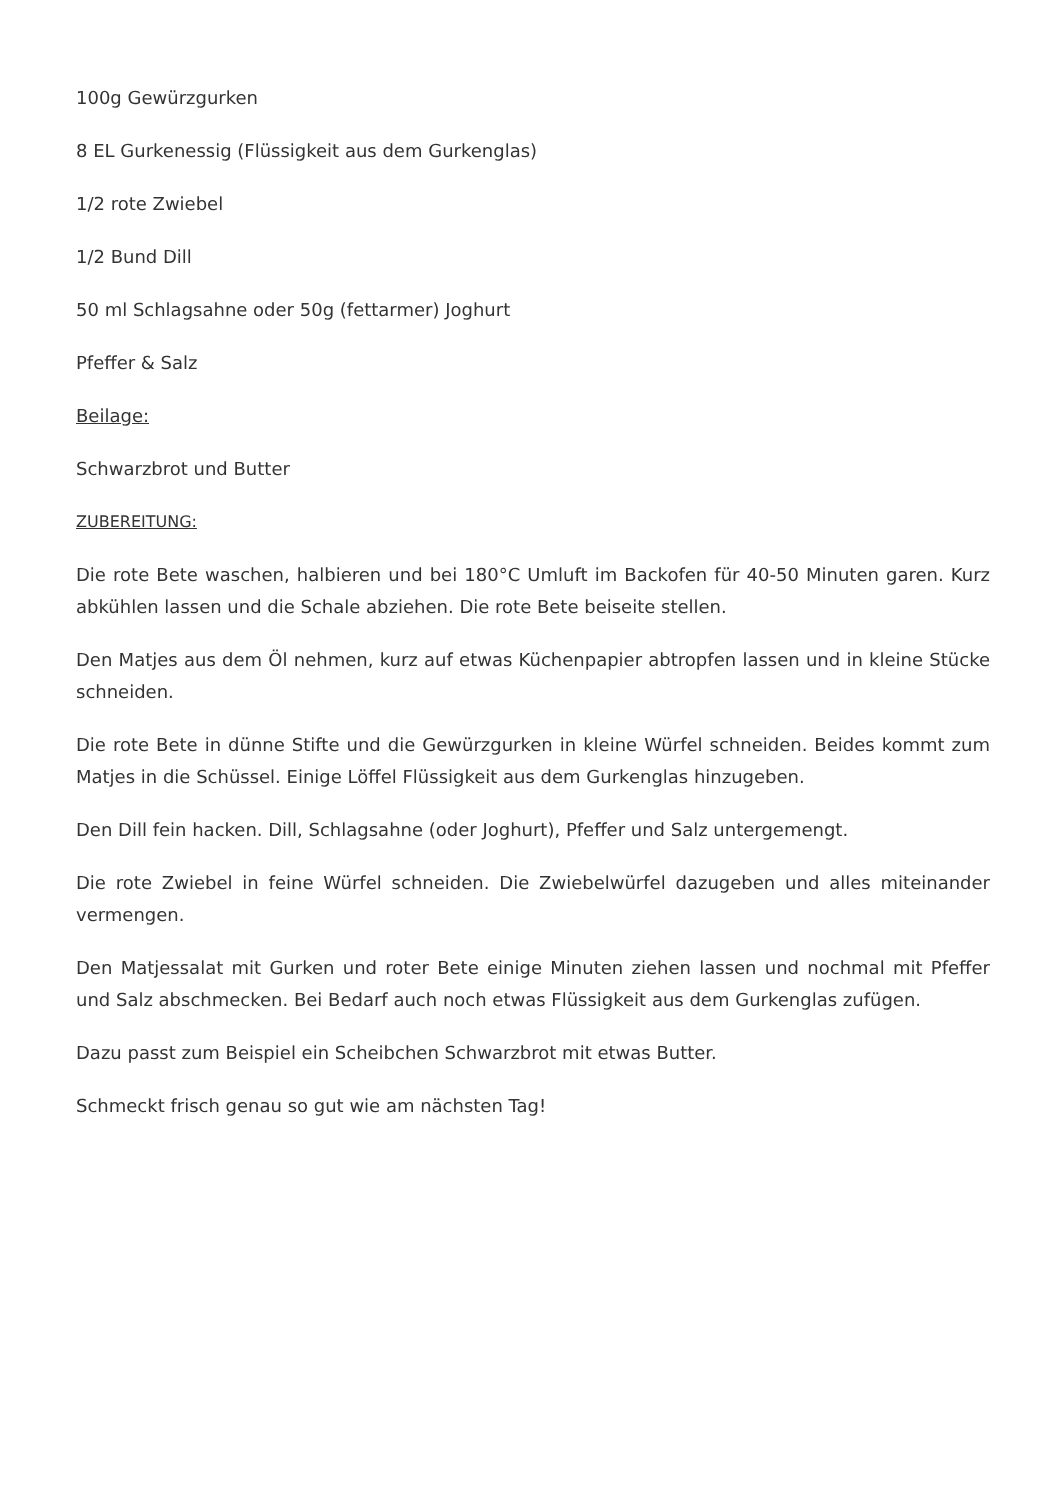100g Gewürzgurken
8 EL Gurkenessig (Flüssigkeit aus dem Gurkenglas)
1/2 rote Zwiebel
1/2 Bund Dill
50 ml Schlagsahne oder 50g (fettarmer) Joghurt
Pfeffer & Salz
Beilage:
Schwarzbrot und Butter
ZUBEREITUNG:
Die rote Bete waschen, halbieren und bei 180°C Umluft im Backofen für 40-50 Minuten garen. Kurz abkühlen lassen und die Schale abziehen. Die rote Bete beiseite stellen.
Den Matjes aus dem Öl nehmen, kurz auf etwas Küchenpapier abtropfen lassen und in kleine Stücke schneiden.
Die rote Bete in dünne Stifte und die Gewürzgurken in kleine Würfel schneiden. Beides kommt zum Matjes in die Schüssel. Einige Löffel Flüssigkeit aus dem Gurkenglas hinzugeben.
Den Dill fein hacken. Dill, Schlagsahne (oder Joghurt), Pfeffer und Salz untergemengt.
Die rote Zwiebel in feine Würfel schneiden. Die Zwiebelwürfel dazugeben und alles miteinander vermengen.
Den Matjessalat mit Gurken und roter Bete einige Minuten ziehen lassen und nochmal mit Pfeffer und Salz abschmecken. Bei Bedarf auch noch etwas Flüssigkeit aus dem Gurkenglas zufügen.
Dazu passt zum Beispiel ein Scheibchen Schwarzbrot mit etwas Butter.
Schmeckt frisch genau so gut wie am nächsten Tag!